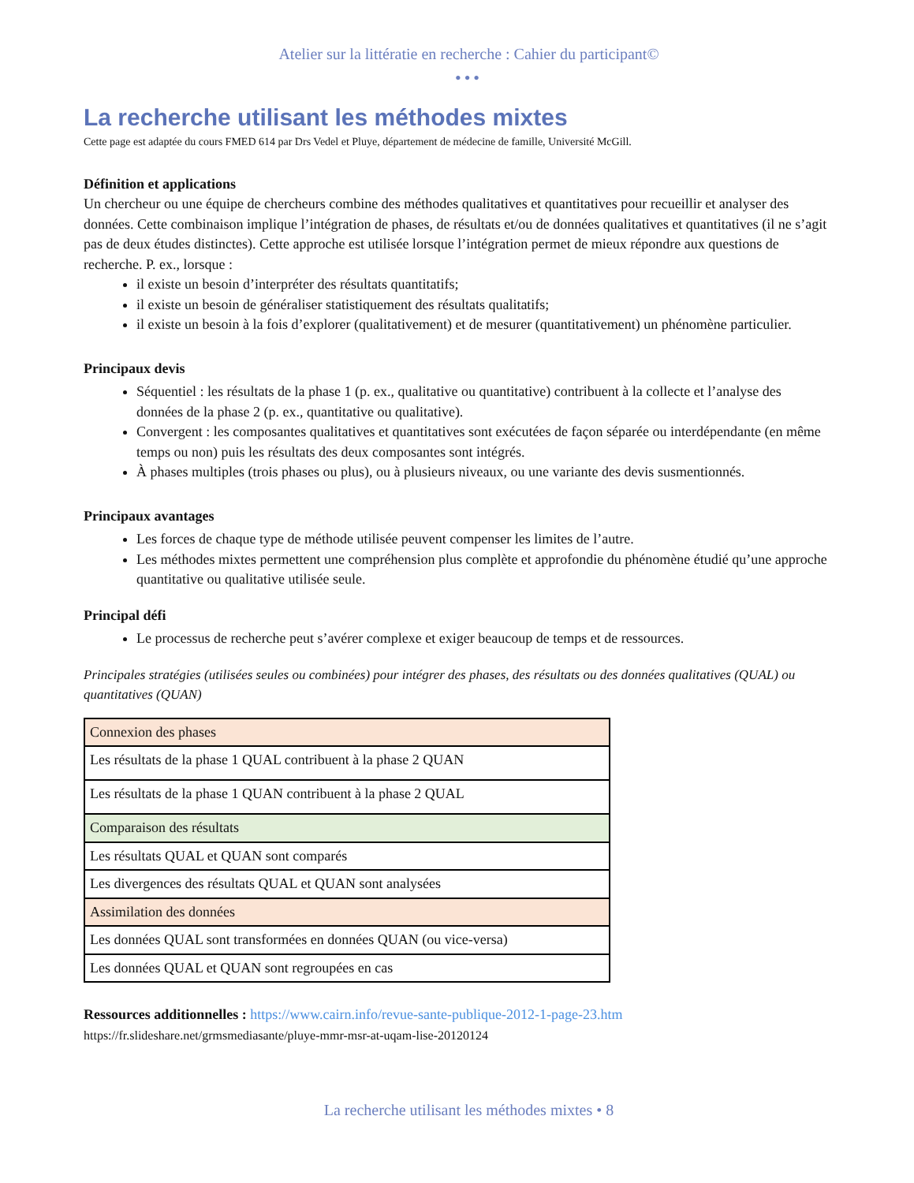Atelier sur la littératie en recherche : Cahier du participant©
•••
La recherche utilisant les méthodes mixtes
Cette page est adaptée du cours FMED 614 par Drs Vedel et Pluye, département de médecine de famille, Université McGill.
Définition et applications
Un chercheur ou une équipe de chercheurs combine des méthodes qualitatives et quantitatives pour recueillir et analyser des données. Cette combinaison implique l’intégration de phases, de résultats et/ou de données qualitatives et quantitatives (il ne s’agit pas de deux études distinctes). Cette approche est utilisée lorsque l’intégration permet de mieux répondre aux questions de recherche. P. ex., lorsque :
il existe un besoin d’interpréter des résultats quantitatifs;
il existe un besoin de généraliser statistiquement des résultats qualitatifs;
il existe un besoin à la fois d’explorer (qualitativement) et de mesurer (quantitativement) un phénomène particulier.
Principaux devis
Séquentiel : les résultats de la phase 1 (p. ex., qualitative ou quantitative) contribuent à la collecte et l’analyse des données de la phase 2 (p. ex., quantitative ou qualitative).
Convergent : les composantes qualitatives et quantitatives sont exécutées de façon séparée ou interdépendante (en même temps ou non) puis les résultats des deux composantes sont intégrés.
À phases multiples (trois phases ou plus), ou à plusieurs niveaux, ou une variante des devis susmentionnés.
Principaux avantages
Les forces de chaque type de méthode utilisée peuvent compenser les limites de l’autre.
Les méthodes mixtes permettent une compréhension plus complète et approfondie du phénomène étudié qu’une approche quantitative ou qualitative utilisée seule.
Principal défi
Le processus de recherche peut s’avérer complexe et exiger beaucoup de temps et de ressources.
Principales stratégies (utilisées seules ou combinées) pour intégrer des phases, des résultats ou des données qualitatives (QUAL) ou quantitatives (QUAN)
| Connexion des phases |
| Les résultats de la phase 1 QUAL contribuent à la phase 2 QUAN |
| Les résultats de la phase 1 QUAN contribuent à la phase 2 QUAL |
| Comparaison des résultats |
| Les résultats QUAL et QUAN sont comparés |
| Les divergences des résultats QUAL et QUAN sont analysées |
| Assimilation des données |
| Les données QUAL sont transformées en données QUAN (ou vice-versa) |
| Les données QUAL et QUAN sont regroupées en cas |
Ressources additionnelles : https://www.cairn.info/revue-sante-publique-2012-1-page-23.htm
https://fr.slideshare.net/grmsmediasante/pluye-mmr-msr-at-uqam-lise-20120124
La recherche utilisant les méthodes mixtes • 8